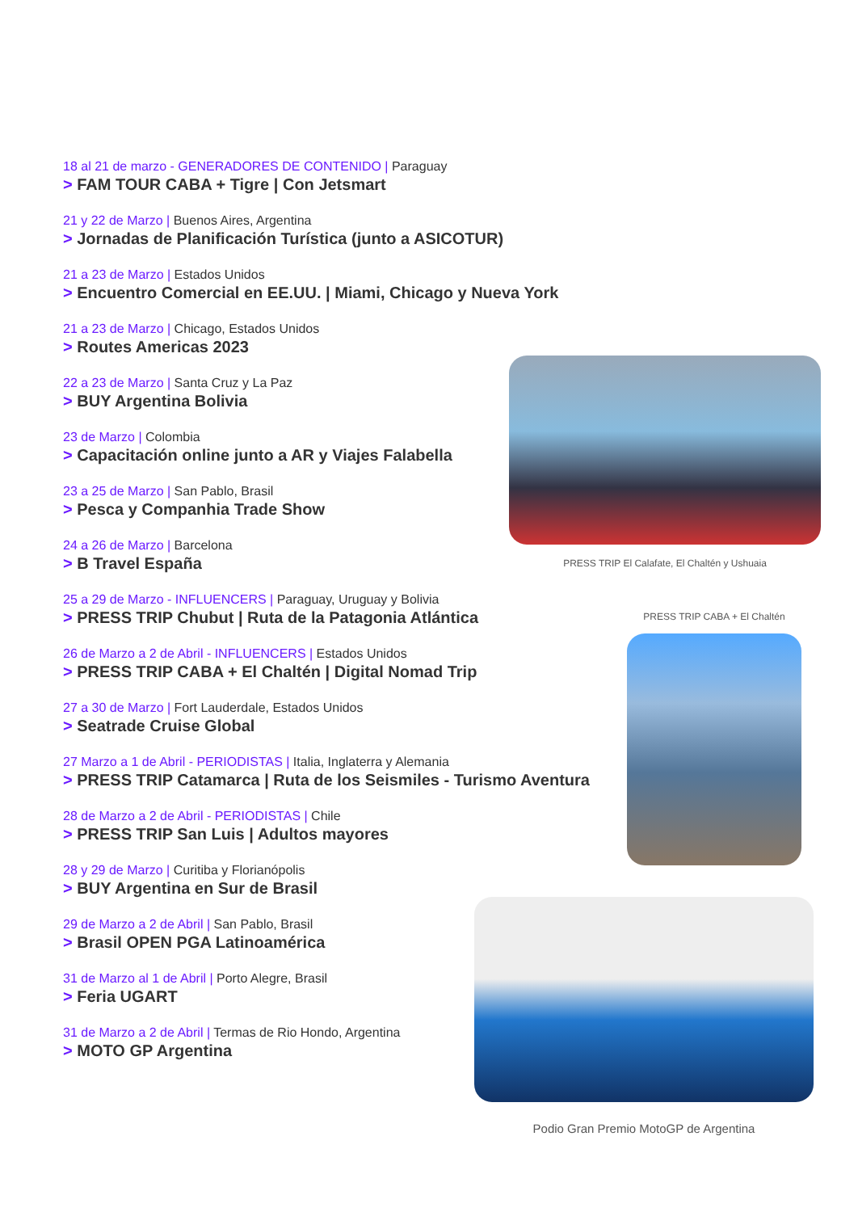18 al 21 de marzo - GENERADORES DE CONTENIDO | Paraguay
> FAM TOUR CABA + Tigre | Con Jetsmart
21 y 22 de Marzo | Buenos Aires, Argentina
> Jornadas de Planificación Turística (junto a ASICOTUR)
21 a 23 de Marzo | Estados Unidos
> Encuentro Comercial en EE.UU. | Miami, Chicago y Nueva York
21 a 23 de Marzo | Chicago, Estados Unidos
> Routes Americas 2023
22 a 23 de Marzo | Santa Cruz y La Paz
> BUY Argentina Bolivia
23 de Marzo | Colombia
> Capacitación online junto a AR y Viajes Falabella
23 a 25 de Marzo | San Pablo, Brasil
> Pesca y Companhia Trade Show
24 a 26 de Marzo | Barcelona
> B Travel España
25 a 29 de Marzo - INFLUENCERS | Paraguay, Uruguay y Bolivia
> PRESS TRIP Chubut | Ruta de la Patagonia Atlántica
26 de Marzo a 2 de Abril - INFLUENCERS | Estados Unidos
> PRESS TRIP CABA + El Chaltén | Digital Nomad Trip
27 a 30 de Marzo | Fort Lauderdale, Estados Unidos
> Seatrade Cruise Global
27 Marzo a 1 de Abril - PERIODISTAS | Italia, Inglaterra y Alemania
> PRESS TRIP Catamarca | Ruta de los Seismiles - Turismo Aventura
28 de Marzo a 2 de Abril - PERIODISTAS | Chile
> PRESS TRIP San Luis | Adultos mayores
28 y 29 de Marzo | Curitiba y Florianópolis
> BUY Argentina en Sur de Brasil
29 de Marzo a 2 de Abril | San Pablo, Brasil
> Brasil OPEN PGA Latinoamérica
31 de Marzo al 1 de Abril | Porto Alegre, Brasil
> Feria UGART
31 de Marzo a 2 de Abril | Termas de Rio Hondo, Argentina
> MOTO GP Argentina
PRESS TRIP El Calafate, El Chaltén y Ushuaia
PRESS TRIP CABA + El Chaltén
Podio Gran Premio MotoGP de Argentina